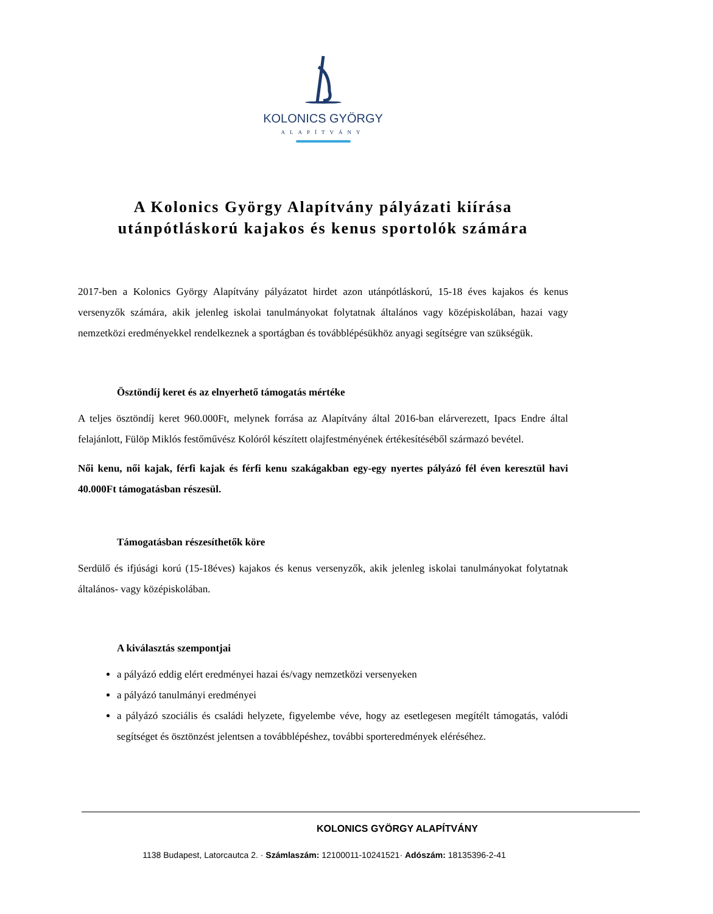KOLONICS GYÖRGY
ALAPÍTVÁNY
A Kolonics György Alapítvány pályázati kiírása
utánpótláskorú kajakos és kenus sportolók számára
2017-ben a Kolonics György Alapítvány pályázatot hirdet azon utánpótláskorú, 15-18 éves kajakos és kenus versenyzők számára, akik jelenleg iskolai tanulmányokat folytatnak általános vagy középiskolában, hazai vagy nemzetközi eredményekkel rendelkeznek a sportágban és továbblépésükhöz anyagi segítségre van szükségük.
Ösztöndíj keret és az elnyerhető támogatás mértéke
A teljes ösztöndíj keret 960.000Ft, melynek forrása az Alapítvány által 2016-ban elárverezett, Ipacs Endre által felajánlott, Fülöp Miklós festőművész Kolóról készített olajfestményének értékesítéséből származó bevétel.
Női kenu, női kajak, férfi kajak és férfi kenu szakágakban egy-egy nyertes pályázó fél éven keresztül havi 40.000Ft támogatásban részesül.
Támogatásban részesíthetők köre
Serdülő és ifjúsági korú (15-18éves) kajakos és kenus versenyzők, akik jelenleg iskolai tanulmányokat folytatnak általános- vagy középiskolában.
A kiválasztás szempontjai
a pályázó eddig elért eredményei hazai és/vagy nemzetközi versenyeken
a pályázó tanulmányi eredményei
a pályázó szociális és családi helyzete, figyelembe véve, hogy az esetlegesen megítélt támogatás, valódi segítséget és ösztönzést jelentsen a továbblépéshez, további sporteredmények eléréséhez.
KOLONICS GYÖRGY ALAPÍTVÁNY
1138 Budapest, Latorcautca 2. · Számlaszám: 12100011-10241521· Adószám: 18135396-2-41